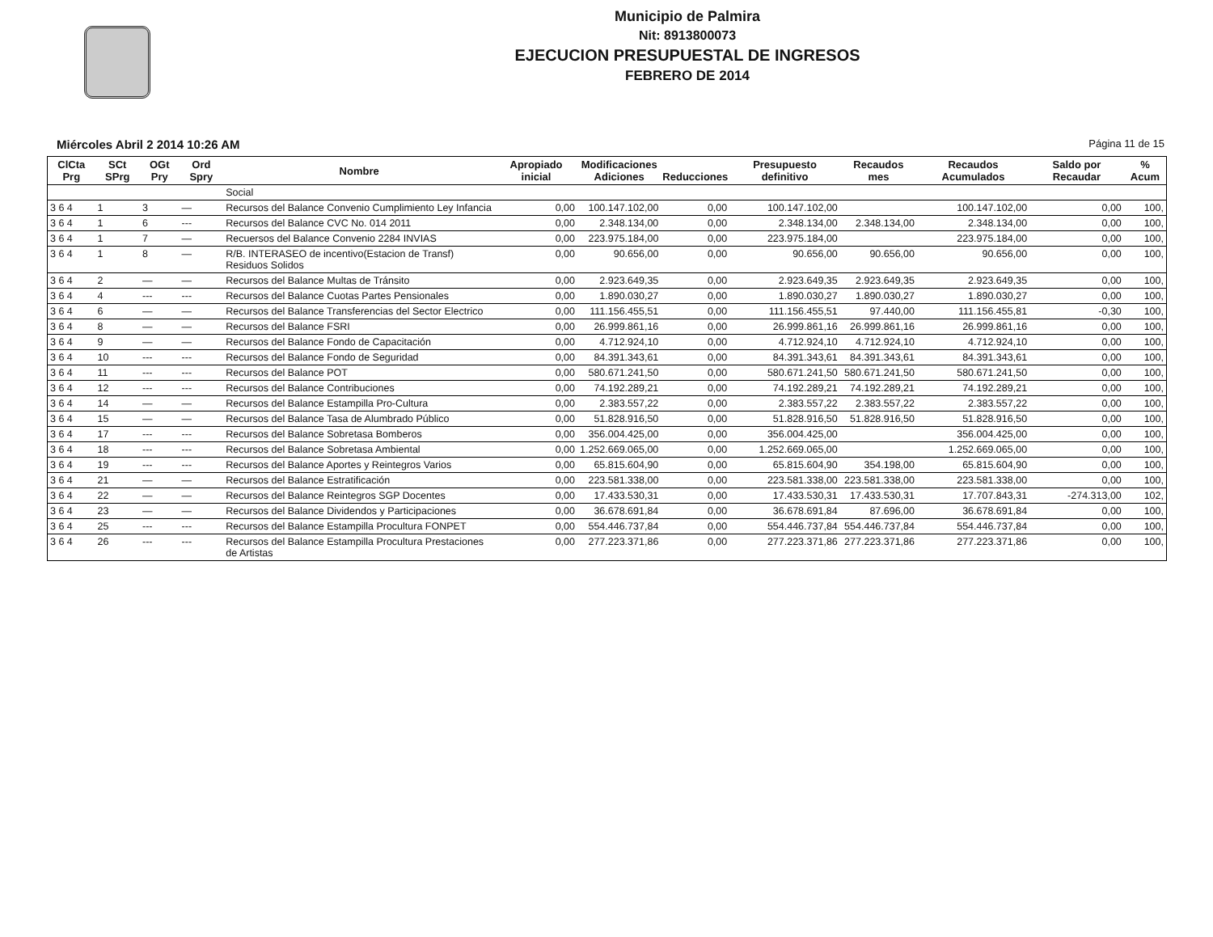Municipio de Palmira
Nit: 8913800073
EJECUCION PRESUPUESTAL DE INGRESOS
FEBRERO DE 2014
Miércoles Abril 2 2014 10:26 AM Página 11 de 15
| ClCta Prg | SCt SPrg | OGt Pry | Ord Spry | Nombre | Apropiado inicial | Modificaciones Adiciones | Reducciones | Presupuesto definitivo | Recaudos mes | Recaudos Acumulados | Saldo por Recaudar | % Acum |
| --- | --- | --- | --- | --- | --- | --- | --- | --- | --- | --- | --- | --- |
| | | | | Social | | | | | | | | |
| 3 6 4 | 1 | 3 | — | Recursos del Balance Convenio Cumplimiento Ley Infancia | 0,00 | 100.147.102,00 | 0,00 | 100.147.102,00 | | 100.147.102,00 | 0,00 | 100, |
| 3 6 4 | 1 | 6 | --- | Recursos del Balance CVC No. 014 2011 | 0,00 | 2.348.134,00 | 0,00 | 2.348.134,00 | 2.348.134,00 | 2.348.134,00 | 0,00 | 100, |
| 3 6 4 | 1 | 7 | — | Recuersos del Balance Convenio 2284 INVIAS | 0,00 | 223.975.184,00 | 0,00 | 223.975.184,00 | | 223.975.184,00 | 0,00 | 100, |
| 3 6 4 | 1 | 8 | — | R/B. INTERASEO de incentivo(Estacion de Transf) Residuos Solidos | 0,00 | 90.656,00 | 0,00 | 90.656,00 | 90.656,00 | 90.656,00 | 0,00 | 100, |
| 3 6 4 | 2 | — | — | Recursos del Balance Multas de Tránsito | 0,00 | 2.923.649,35 | 0,00 | 2.923.649,35 | 2.923.649,35 | 2.923.649,35 | 0,00 | 100, |
| 3 6 4 | 4 | --- | --- | Recursos del Balance Cuotas Partes Pensionales | 0,00 | 1.890.030,27 | 0,00 | 1.890.030,27 | 1.890.030,27 | 1.890.030,27 | 0,00 | 100, |
| 3 6 4 | 6 | — | — | Recursos del Balance Transferencias del Sector Electrico | 0,00 | 111.156.455,51 | 0,00 | 111.156.455,51 | 97.440,00 | 111.156.455,81 | -0,30 | 100, |
| 3 6 4 | 8 | — | — | Recursos del Balance FSRI | 0,00 | 26.999.861,16 | 0,00 | 26.999.861,16 | 26.999.861,16 | 26.999.861,16 | 0,00 | 100, |
| 3 6 4 | 9 | — | — | Recursos del Balance Fondo de Capacitación | 0,00 | 4.712.924,10 | 0,00 | 4.712.924,10 | 4.712.924,10 | 4.712.924,10 | 0,00 | 100, |
| 3 6 4 | 10 | --- | --- | Recursos del Balance Fondo de Seguridad | 0,00 | 84.391.343,61 | 0,00 | 84.391.343,61 | 84.391.343,61 | 84.391.343,61 | 0,00 | 100, |
| 3 6 4 | 11 | --- | --- | Recursos del Balance POT | 0,00 | 580.671.241,50 | 0,00 | 580.671.241,50 | 580.671.241,50 | 580.671.241,50 | 0,00 | 100, |
| 3 6 4 | 12 | --- | --- | Recursos del Balance Contribuciones | 0,00 | 74.192.289,21 | 0,00 | 74.192.289,21 | 74.192.289,21 | 74.192.289,21 | 0,00 | 100, |
| 3 6 4 | 14 | — | — | Recursos del Balance Estampilla Pro-Cultura | 0,00 | 2.383.557,22 | 0,00 | 2.383.557,22 | 2.383.557,22 | 2.383.557,22 | 0,00 | 100, |
| 3 6 4 | 15 | — | — | Recursos del Balance Tasa de Alumbrado Público | 0,00 | 51.828.916,50 | 0,00 | 51.828.916,50 | 51.828.916,50 | 51.828.916,50 | 0,00 | 100, |
| 3 6 4 | 17 | --- | --- | Recursos del Balance Sobretasa Bomberos | 0,00 | 356.004.425,00 | 0,00 | 356.004.425,00 | | 356.004.425,00 | 0,00 | 100, |
| 3 6 4 | 18 | --- | --- | Recursos del Balance Sobretasa Ambiental | 0,00 | 1.252.669.065,00 | 0,00 | 1.252.669.065,00 | | 1.252.669.065,00 | 0,00 | 100, |
| 3 6 4 | 19 | --- | --- | Recursos del Balance Aportes y Reintegros Varios | 0,00 | 65.815.604,90 | 0,00 | 65.815.604,90 | 354.198,00 | 65.815.604,90 | 0,00 | 100, |
| 3 6 4 | 21 | — | — | Recursos del Balance Estratificación | 0,00 | 223.581.338,00 | 0,00 | 223.581.338,00 | 223.581.338,00 | 223.581.338,00 | 0,00 | 100, |
| 3 6 4 | 22 | — | — | Recursos del Balance Reintegros SGP Docentes | 0,00 | 17.433.530,31 | 0,00 | 17.433.530,31 | 17.433.530,31 | 17.707.843,31 | -274.313,00 | 102, |
| 3 6 4 | 23 | — | — | Recursos del Balance Dividendos y Participaciones | 0,00 | 36.678.691,84 | 0,00 | 36.678.691,84 | 87.696,00 | 36.678.691,84 | 0,00 | 100, |
| 3 6 4 | 25 | --- | --- | Recursos del Balance Estampilla Procultura FONPET | 0,00 | 554.446.737,84 | 0,00 | 554.446.737,84 | 554.446.737,84 | 554.446.737,84 | 0,00 | 100, |
| 3 6 4 | 26 | --- | --- | Recursos del Balance Estampilla Procultura Prestaciones de Artistas | 0,00 | 277.223.371,86 | 0,00 | 277.223.371,86 | 277.223.371,86 | 277.223.371,86 | 0,00 | 100, |